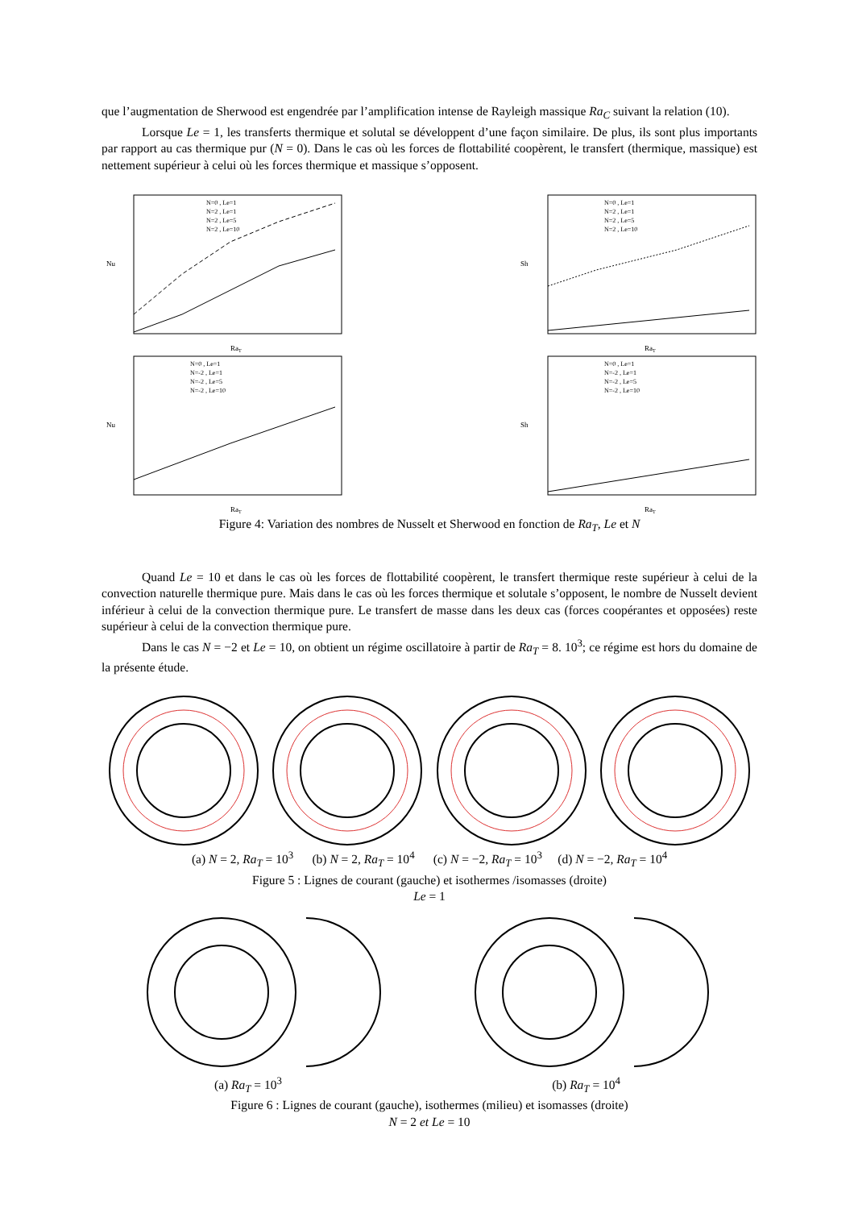que l’augmentation de Sherwood est engendrée par l’amplification intense de Rayleigh massique Ra<sub>C</sub> suivant la relation (10).
Lorsque Le = 1, les transferts thermique et solutal se développent d’une façon similaire. De plus, ils sont plus importants par rapport au cas thermique pur (N = 0). Dans le cas où les forces de flottabilité coopèrent, le transfert (thermique, massique) est nettement supérieur à celui où les forces thermique et massique s’opposent.
Nu
RaT
N=0 , Le=1
N=2 , Le=1
N=2 , Le=5
N=2 , Le=10
Sh
RaT
N=0 , Le=1
N=2 , Le=1
N=2 , Le=5
N=2 , Le=10
Nu
RaT
N=0 , Le=1
N=-2 , Le=1
N=-2 , Le=5
N=-2 , Le=10
Sh
RaT
N=0 , Le=1
N=-2 , Le=1
N=-2 , Le=5
N=-2 , Le=10
Figure 4: Variation des nombres de Nusselt et Sherwood en fonction de Ra<sub>T</sub>, Le et N
Quand Le = 10 et dans le cas où les forces de flottabilité coopèrent, le transfert thermique reste supérieur à celui de la convection naturelle thermique pure. Mais dans le cas où les forces thermique et solutale s’opposent, le nombre de Nusselt devient inférieur à celui de la convection thermique pure. Le transfert de masse dans les deux cas (forces coopérantes et opposées) reste supérieur à celui de la convection thermique pure.
Dans le cas N = −2 et Le = 10, on obtient un régime oscillatoire à partir de Ra<sub>T</sub> = 8. 10<sup>3</sup>; ce régime est hors du domaine de la présente étude.
(a) N = 2, Ra<sub>T</sub> = 10<sup>3</sup> (b) N = 2, Ra<sub>T</sub> = 10<sup>4</sup> (c) N = −2, Ra<sub>T</sub> = 10<sup>3</sup> (d) N = −2, Ra<sub>T</sub> = 10<sup>4</sup>
Figure 5 : Lignes de courant (gauche) et isothermes /isomasses (droite)
Le = 1
(a) Ra<sub>T</sub> = 10<sup>3</sup> (b) Ra<sub>T</sub> = 10<sup>4</sup>
Figure 6 : Lignes de courant (gauche), isothermes (milieu) et isomasses (droite)
N = 2 et Le = 10